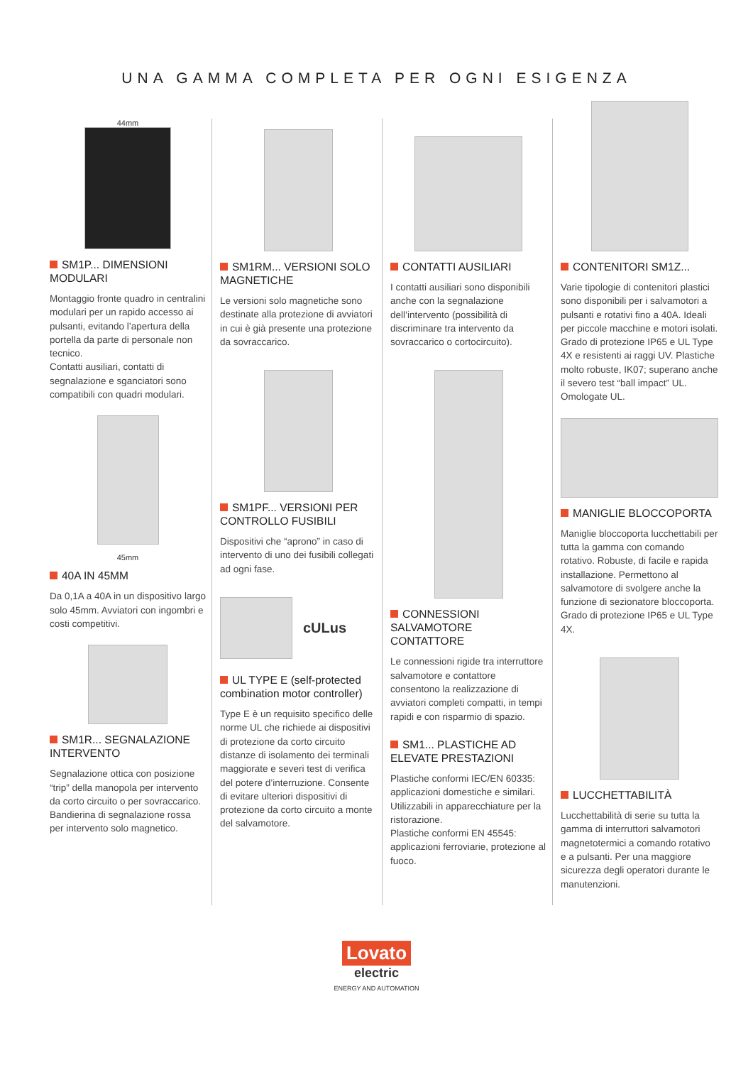UNA GAMMA COMPLETA PER OGNI ESIGENZA
44mm
SM1P... DIMENSIONI MODULARI
Montaggio fronte quadro in centralini modulari per un rapido accesso ai pulsanti, evitando l’apertura della portella da parte di personale non tecnico.
Contatti ausiliari, contatti di segnalazione e sganciatori sono compatibili con quadri modulari.
45mm
40A IN 45MM
Da 0,1A a 40A in un dispositivo largo solo 45mm. Avviatori con ingombri e costi competitivi.
SM1R... SEGNALAZIONE INTERVENTO
Segnalazione ottica con posizione “trip” della manopola per intervento da corto circuito o per sovraccarico. Bandierina di segnalazione rossa per intervento solo magnetico.
SM1RM... VERSIONI SOLO MAGNETICHE
Le versioni solo magnetiche sono destinate alla protezione di avviatori in cui è già presente una protezione da sovraccarico.
SM1PF... VERSIONI PER CONTROLLO FUSIBILI
Dispositivi che “aprono” in caso di intervento di uno dei fusibili collegati ad ogni fase.
cULus
UL TYPE E (self-protected combination motor controller)
Type E è un requisito specifico delle norme UL che richiede ai dispositivi di protezione da corto circuito distanze di isolamento dei terminali maggiorate e severi test di verifica del potere d’interruzione. Consente di evitare ulteriori dispositivi di protezione da corto circuito a monte del salvamotore.
CONTATTI AUSILIARI
I contatti ausiliari sono disponibili anche con la segnalazione dell’intervento (possibilità di discriminare tra intervento da sovraccarico o cortocircuito).
CONNESSIONI SALVAMOTORE CONTATTORE
Le connessioni rigide tra interruttore salvamotore e contattore consentono la realizzazione di avviatori completi compatti, in tempi rapidi e con risparmio di spazio.
SM1... PLASTICHE AD ELEVATE PRESTAZIONI
Plastiche conformi IEC/EN 60335: applicazioni domestiche e similari. Utilizzabili in apparecchiature per la ristorazione.
Plastiche conformi EN 45545: applicazioni ferroviarie, protezione al fuoco.
CONTENITORI SM1Z...
Varie tipologie di contenitori plastici sono disponibili per i salvamotori a pulsanti e rotativi fino a 40A. Ideali per piccole macchine e motori isolati. Grado di protezione IP65 e UL Type 4X e resistenti ai raggi UV. Plastiche molto robuste, IK07; superano anche il severo test “ball impact” UL. Omologate UL.
MANIGLIE BLOCCOPORTA
Maniglie bloccoporta lucchettabili per tutta la gamma con comando rotativo. Robuste, di facile e rapida installazione. Permettono al salvamotore di svolgere anche la funzione di sezionatore bloccoporta.
Grado di protezione IP65 e UL Type 4X.
LUCCHETTABILITÀ
Lucchettabilità di serie su tutta la gamma di interruttori salvamotori magnetotermici a comando rotativo e a pulsanti. Per una maggiore sicurezza degli operatori durante le manutenzioni.
Lovato
electric
ENERGY AND AUTOMATION